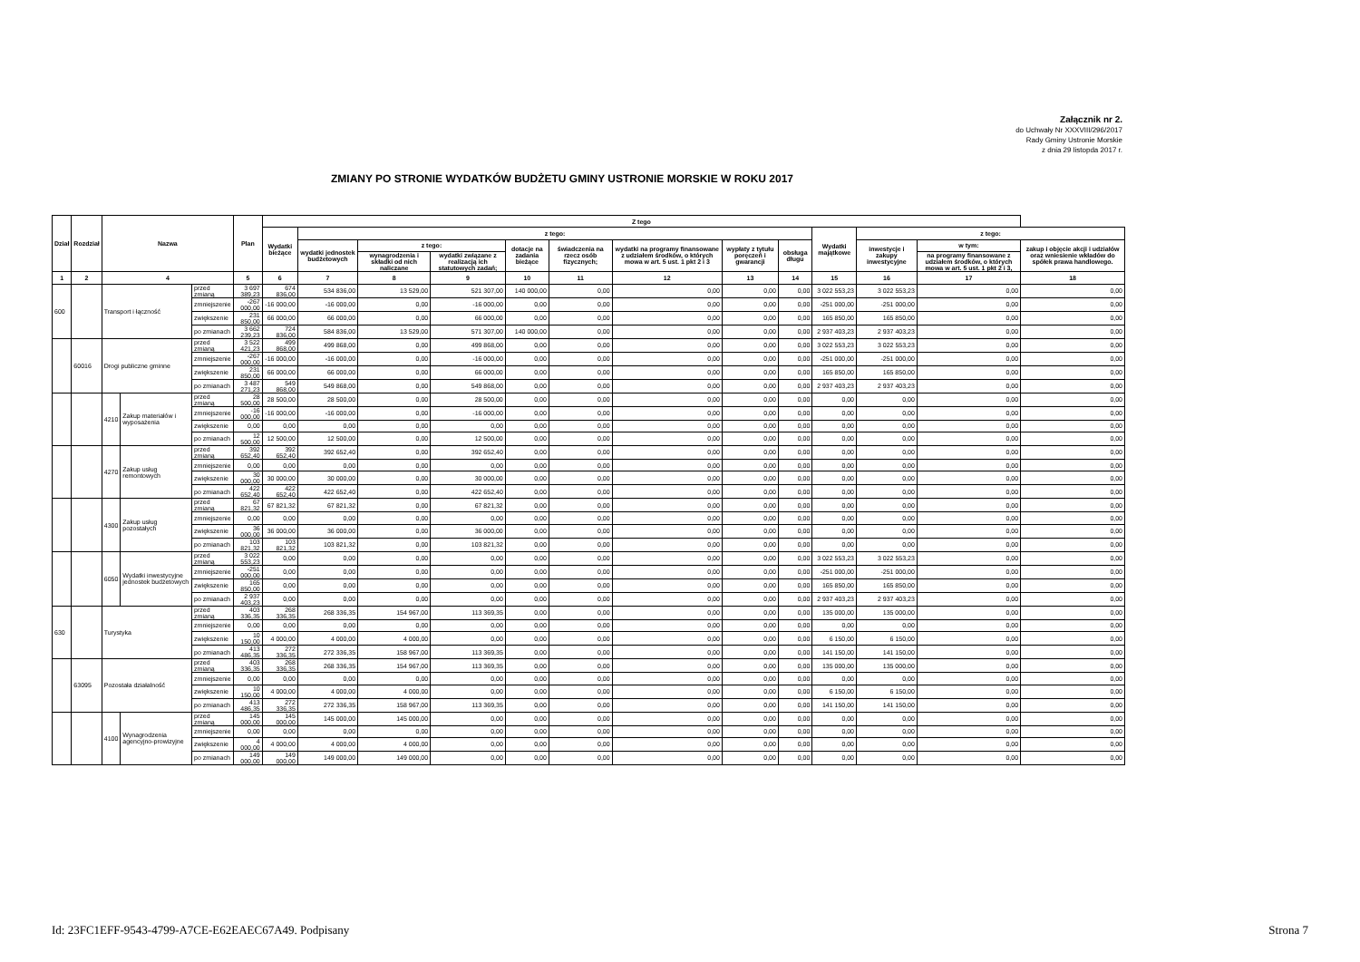Załącznik nr 2.
do Uchwały Nr XXXVIII/296/2017
Rady Gminy Ustronie Morskie
z dnia 29 listopda 2017 r.
ZMIANY PO STRONIE WYDATKÓW BUDŻETU GMINY USTRONIE MORSKIE W ROKU 2017
| Dział | Rozdział | Nazwa | | | Plan | Z tego | | | | | | | | | | | | |
| --- | --- | --- | --- | --- | --- | --- | --- | --- | --- | --- | --- | --- | --- | --- | --- | --- | --- | --- |
| | | | | | | Wydatki bieżące | z tego: | | | | | | | | Wydatki majątkowe | z tego: | | |
| | | | | | | | wydatki jednostek budżetowych | z tego: | | dotacje na zadania bieżące | świadczenia na rzecz osób fizycznych; | wydatki na programy finansowane z udziałem środków, o których mowa w art. 5 ust. 1 pkt 2 i 3 | wypłaty z tytułu poręczeń i gwarancji | obsługa długu | | inwestycje i zakupy inwestycyjne | w tym: | zakup i objęcie akcji i udziałów oraz wniesienie wkładów do spółek prawa handlowego. |
| | | | | | | | | wynagrodzenia i składki od nich naliczane | wydatki związane z realizacją ich statutowych zadań; | | | | | | | | na programy finansowane z udziałem środków, o których mowa w art. 5 ust. 1 pkt 2 i 3, | |
| 1 | 2 | 4 | | | 5 | 6 | 7 | 8 | 9 | 10 | 11 | 12 | 13 | 14 | 15 | 16 | 17 | 18 |
| 600 | | Transport i łączność | | przed zmianą | 3 697 389,23 | 674 836,00 | 534 836,00 | 13 529,00 | 521 307,00 | 140 000,00 | 0,00 | 0,00 | 0,00 | 0,00 | 3 022 553,23 | 3 022 553,23 | 0,00 | 0,00 |
| | | | | zmniejszenie | -267 000,00 | -16 000,00 | -16 000,00 | 0,00 | -16 000,00 | 0,00 | 0,00 | 0,00 | 0,00 | 0,00 | -251 000,00 | -251 000,00 | 0,00 | 0,00 |
| | | | | zwiększenie | 231 850,00 | 66 000,00 | 66 000,00 | 0,00 | 66 000,00 | 0,00 | 0,00 | 0,00 | 0,00 | 0,00 | 165 850,00 | 165 850,00 | 0,00 | 0,00 |
| | | | | po zmianach | 3 662 239,23 | 724 836,00 | 584 836,00 | 13 529,00 | 571 307,00 | 140 000,00 | 0,00 | 0,00 | 0,00 | 0,00 | 2 937 403,23 | 2 937 403,23 | 0,00 | 0,00 |
| | 60016 | Drogi publiczne gminne | | przed zmianą | 3 522 421,23 | 499 868,00 | 499 868,00 | 0,00 | 499 868,00 | 0,00 | 0,00 | 0,00 | 0,00 | 0,00 | 3 022 553,23 | 3 022 553,23 | 0,00 | 0,00 |
| | | | | zmniejszenie | -267 000,00 | -16 000,00 | -16 000,00 | 0,00 | -16 000,00 | 0,00 | 0,00 | 0,00 | 0,00 | 0,00 | -251 000,00 | -251 000,00 | 0,00 | 0,00 |
| | | | | zwiększenie | 231 850,00 | 66 000,00 | 66 000,00 | 0,00 | 66 000,00 | 0,00 | 0,00 | 0,00 | 0,00 | 0,00 | 165 850,00 | 165 850,00 | 0,00 | 0,00 |
| | | | | po zmianach | 3 487 271,23 | 549 868,00 | 549 868,00 | 0,00 | 549 868,00 | 0,00 | 0,00 | 0,00 | 0,00 | 0,00 | 2 937 403,23 | 2 937 403,23 | 0,00 | 0,00 |
| | | 4210 | Zakup materiałów i wyposażenia | przed zmianą | 28 500,00 | 28 500,00 | 28 500,00 | 0,00 | 28 500,00 | 0,00 | 0,00 | 0,00 | 0,00 | 0,00 | 0,00 | 0,00 | 0,00 | 0,00 |
| | | | | zmniejszenie | -16 000,00 | -16 000,00 | -16 000,00 | 0,00 | -16 000,00 | 0,00 | 0,00 | 0,00 | 0,00 | 0,00 | 0,00 | 0,00 | 0,00 | 0,00 |
| | | | | zwiększenie | 0,00 | 0,00 | 0,00 | 0,00 | 0,00 | 0,00 | 0,00 | 0,00 | 0,00 | 0,00 | 0,00 | 0,00 | 0,00 | 0,00 |
| | | | | po zmianach | 12 500,00 | 12 500,00 | 12 500,00 | 0,00 | 12 500,00 | 0,00 | 0,00 | 0,00 | 0,00 | 0,00 | 0,00 | 0,00 | 0,00 | 0,00 |
| | | 4270 | Zakup usług remontowych | przed zmianą | 392 652,40 | 392 652,40 | 392 652,40 | 0,00 | 392 652,40 | 0,00 | 0,00 | 0,00 | 0,00 | 0,00 | 0,00 | 0,00 | 0,00 | 0,00 |
| | | | | zmniejszenie | 0,00 | 0,00 | 0,00 | 0,00 | 0,00 | 0,00 | 0,00 | 0,00 | 0,00 | 0,00 | 0,00 | 0,00 | 0,00 | 0,00 |
| | | | | zwiększenie | 30 000,00 | 30 000,00 | 30 000,00 | 0,00 | 30 000,00 | 0,00 | 0,00 | 0,00 | 0,00 | 0,00 | 0,00 | 0,00 | 0,00 | 0,00 |
| | | | | po zmianach | 422 652,40 | 422 652,40 | 422 652,40 | 0,00 | 422 652,40 | 0,00 | 0,00 | 0,00 | 0,00 | 0,00 | 0,00 | 0,00 | 0,00 | 0,00 |
| | | 4300 | Zakup usług pozostałych | przed zmianą | 67 821,32 | 67 821,32 | 67 821,32 | 0,00 | 67 821,32 | 0,00 | 0,00 | 0,00 | 0,00 | 0,00 | 0,00 | 0,00 | 0,00 | 0,00 |
| | | | | zmniejszenie | 0,00 | 0,00 | 0,00 | 0,00 | 0,00 | 0,00 | 0,00 | 0,00 | 0,00 | 0,00 | 0,00 | 0,00 | 0,00 | 0,00 |
| | | | | zwiększenie | 36 000,00 | 36 000,00 | 36 000,00 | 0,00 | 36 000,00 | 0,00 | 0,00 | 0,00 | 0,00 | 0,00 | 0,00 | 0,00 | 0,00 | 0,00 |
| | | | | po zmianach | 103 821,32 | 103 821,32 | 103 821,32 | 0,00 | 103 821,32 | 0,00 | 0,00 | 0,00 | 0,00 | 0,00 | 0,00 | 0,00 | 0,00 | 0,00 |
| | | 6050 | Wydatki inwestycyjne jednostek budżetowych | przed zmianą | 3 022 553,23 | 0,00 | 0,00 | 0,00 | 0,00 | 0,00 | 0,00 | 0,00 | 0,00 | 0,00 | 3 022 553,23 | 3 022 553,23 | 0,00 | 0,00 |
| | | | | zmniejszenie | -251 000,00 | 0,00 | 0,00 | 0,00 | 0,00 | 0,00 | 0,00 | 0,00 | 0,00 | 0,00 | -251 000,00 | -251 000,00 | 0,00 | 0,00 |
| | | | | zwiększenie | 165 850,00 | 0,00 | 0,00 | 0,00 | 0,00 | 0,00 | 0,00 | 0,00 | 0,00 | 0,00 | 165 850,00 | 165 850,00 | 0,00 | 0,00 |
| | | | | po zmianach | 2 937 403,23 | 0,00 | 0,00 | 0,00 | 0,00 | 0,00 | 0,00 | 0,00 | 0,00 | 0,00 | 2 937 403,23 | 2 937 403,23 | 0,00 | 0,00 |
| 630 | | Turystyka | | przed zmianą | 403 336,35 | 268 336,35 | 268 336,35 | 154 967,00 | 113 369,35 | 0,00 | 0,00 | 0,00 | 0,00 | 0,00 | 135 000,00 | 135 000,00 | 0,00 | 0,00 |
| | | | | zmniejszenie | 0,00 | 0,00 | 0,00 | 0,00 | 0,00 | 0,00 | 0,00 | 0,00 | 0,00 | 0,00 | 0,00 | 0,00 | 0,00 | 0,00 |
| | | | | zwiększenie | 10 150,00 | 4 000,00 | 4 000,00 | 4 000,00 | 0,00 | 0,00 | 0,00 | 0,00 | 0,00 | 0,00 | 6 150,00 | 6 150,00 | 0,00 | 0,00 |
| | | | | po zmianach | 413 486,35 | 272 336,35 | 272 336,35 | 158 967,00 | 113 369,35 | 0,00 | 0,00 | 0,00 | 0,00 | 0,00 | 141 150,00 | 141 150,00 | 0,00 | 0,00 |
| | 63095 | Pozostała działalność | | przed zmianą | 403 336,35 | 268 336,35 | 268 336,35 | 154 967,00 | 113 369,35 | 0,00 | 0,00 | 0,00 | 0,00 | 0,00 | 135 000,00 | 135 000,00 | 0,00 | 0,00 |
| | | | | zmniejszenie | 0,00 | 0,00 | 0,00 | 0,00 | 0,00 | 0,00 | 0,00 | 0,00 | 0,00 | 0,00 | 0,00 | 0,00 | 0,00 | 0,00 |
| | | | | zwiększenie | 10 150,00 | 4 000,00 | 4 000,00 | 4 000,00 | 0,00 | 0,00 | 0,00 | 0,00 | 0,00 | 0,00 | 6 150,00 | 6 150,00 | 0,00 | 0,00 |
| | | | | po zmianach | 413 486,35 | 272 336,35 | 272 336,35 | 158 967,00 | 113 369,35 | 0,00 | 0,00 | 0,00 | 0,00 | 0,00 | 141 150,00 | 141 150,00 | 0,00 | 0,00 |
| | | 4100 | Wynagrodzenia agencyjno-prowizyjne | przed zmianą | 145 000,00 | 145 000,00 | 145 000,00 | 145 000,00 | 0,00 | 0,00 | 0,00 | 0,00 | 0,00 | 0,00 | 0,00 | 0,00 | 0,00 | 0,00 |
| | | | | zmniejszenie | 0,00 | 0,00 | 0,00 | 0,00 | 0,00 | 0,00 | 0,00 | 0,00 | 0,00 | 0,00 | 0,00 | 0,00 | 0,00 | 0,00 |
| | | | | zwiększenie | 4 000,00 | 4 000,00 | 4 000,00 | 4 000,00 | 0,00 | 0,00 | 0,00 | 0,00 | 0,00 | 0,00 | 0,00 | 0,00 | 0,00 | 0,00 |
| | | | | po zmianach | 149 000,00 | 149 000,00 | 149 000,00 | 149 000,00 | 0,00 | 0,00 | 0,00 | 0,00 | 0,00 | 0,00 | 0,00 | 0,00 | 0,00 | 0,00 |
Id: 23FC1EFF-9543-4799-A7CE-E62EAEC67A49. Podpisany Strona 7